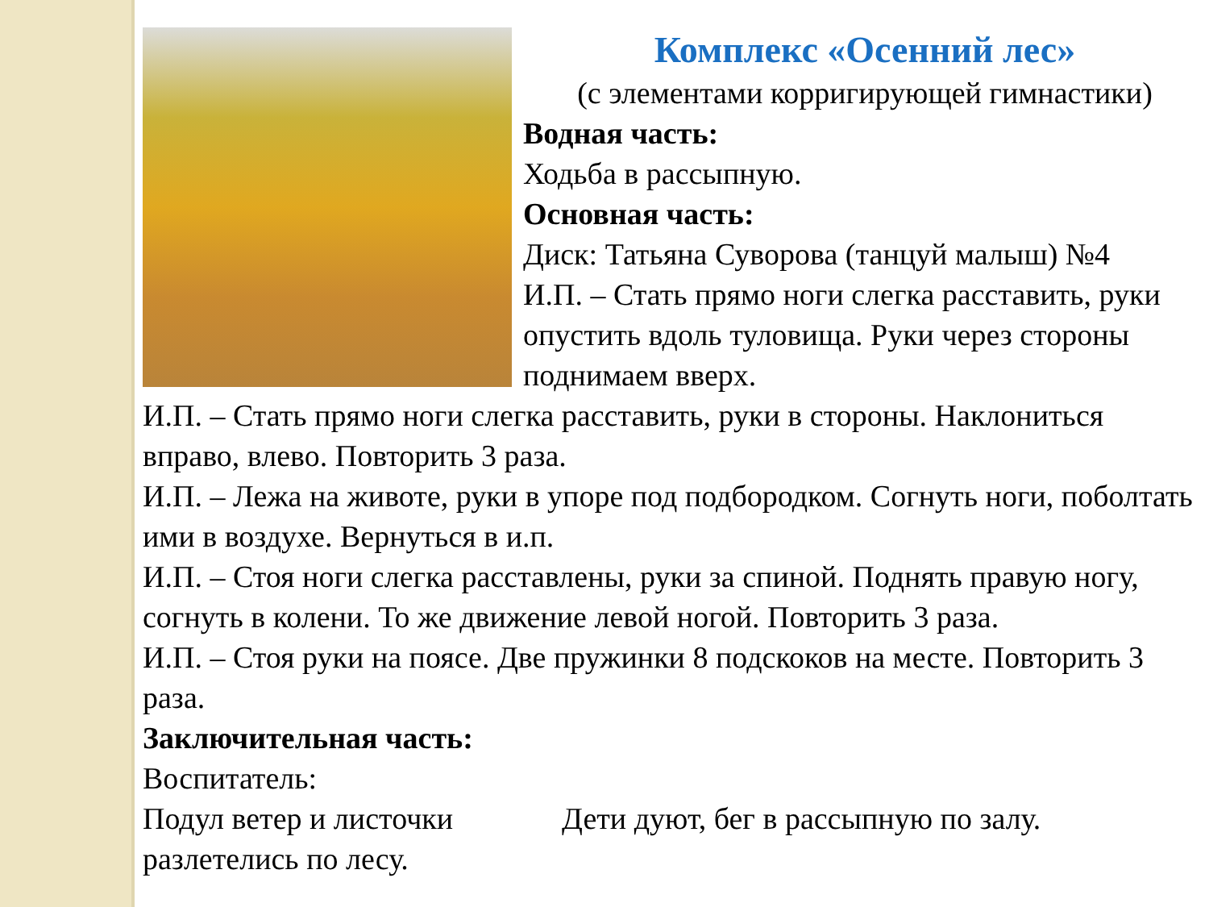Комплекс «Осенний лес»
(с элементами корригирующей гимнастики)
Водная часть:
Ходьба в рассыпную.
Основная часть:
Диск: Татьяна Суворова (танцуй малыш) №4
И.П. – Стать прямо ноги слегка расставить, руки опустить вдоль туловища. Руки через стороны поднимаем вверх.
И.П. – Стать прямо ноги слегка расставить, руки в стороны. Наклониться вправо, влево. Повторить 3 раза.
И.П. – Лежа на животе, руки в упоре под подбородком. Согнуть ноги, поболтать ими в воздухе. Вернуться в и.п.
И.П. – Стоя ноги слегка расставлены, руки за спиной. Поднять правую ногу, согнуть в колени. То же движение левой ногой. Повторить 3 раза.
И.П. – Стоя руки на поясе. Две пружинки 8 подскоков на месте. Повторить 3 раза.
Заключительная часть:
Воспитатель:
Подул ветер и листочки разлетелись по лесу. Дети дуют, бег в рассыпную по залу.